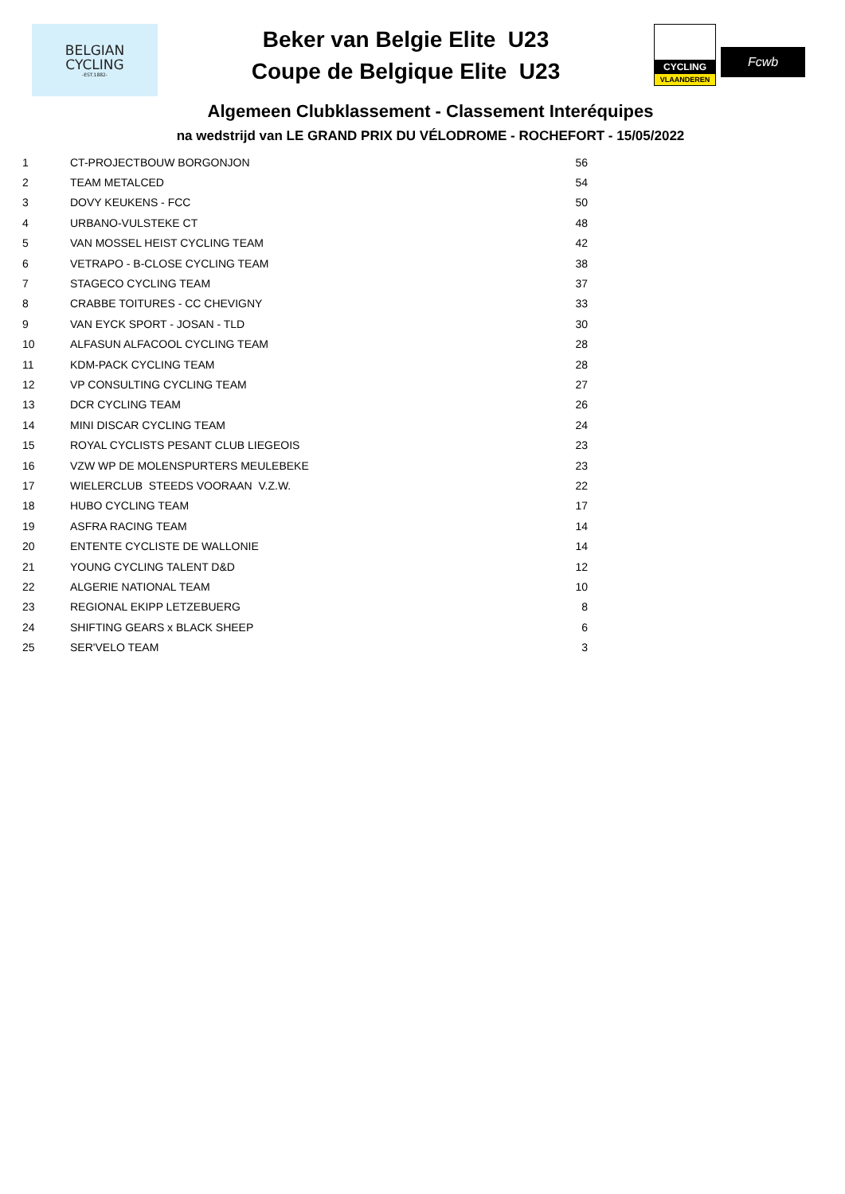BELGIAN
CYCLING
-EST.1882-
Beker van Belgie Elite U23
Coupe de Belgique Elite U23
CYCLING
VLAANDEREN
Fcwb
Algemeen Clubklassement - Classement Interéquipes
na wedstrijd van LE GRAND PRIX DU VÉLODROME - ROCHEFORT - 15/05/2022
| 1 | CT-PROJECTBOUW BORGONJON | 56 |
| 2 | TEAM METALCED | 54 |
| 3 | DOVY KEUKENS - FCC | 50 |
| 4 | URBANO-VULSTEKE CT | 48 |
| 5 | VAN MOSSEL HEIST CYCLING TEAM | 42 |
| 6 | VETRAPO - B-CLOSE CYCLING TEAM | 38 |
| 7 | STAGECO CYCLING TEAM | 37 |
| 8 | CRABBE TOITURES - CC CHEVIGNY | 33 |
| 9 | VAN EYCK SPORT - JOSAN - TLD | 30 |
| 10 | ALFASUN ALFACOOL CYCLING TEAM | 28 |
| 11 | KDM-PACK CYCLING TEAM | 28 |
| 12 | VP CONSULTING CYCLING TEAM | 27 |
| 13 | DCR CYCLING TEAM | 26 |
| 14 | MINI DISCAR CYCLING TEAM | 24 |
| 15 | ROYAL CYCLISTS PESANT CLUB LIEGEOIS | 23 |
| 16 | VZW WP DE MOLENSPURTERS MEULEBEKE | 23 |
| 17 | WIELERCLUB STEEDS VOORAAN V.Z.W. | 22 |
| 18 | HUBO CYCLING TEAM | 17 |
| 19 | ASFRA RACING TEAM | 14 |
| 20 | ENTENTE CYCLISTE DE WALLONIE | 14 |
| 21 | YOUNG CYCLING TALENT D&D | 12 |
| 22 | ALGERIE NATIONAL TEAM | 10 |
| 23 | REGIONAL EKIPP LETZEBUERG | 8 |
| 24 | SHIFTING GEARS x BLACK SHEEP | 6 |
| 25 | SER'VELO TEAM | 3 |